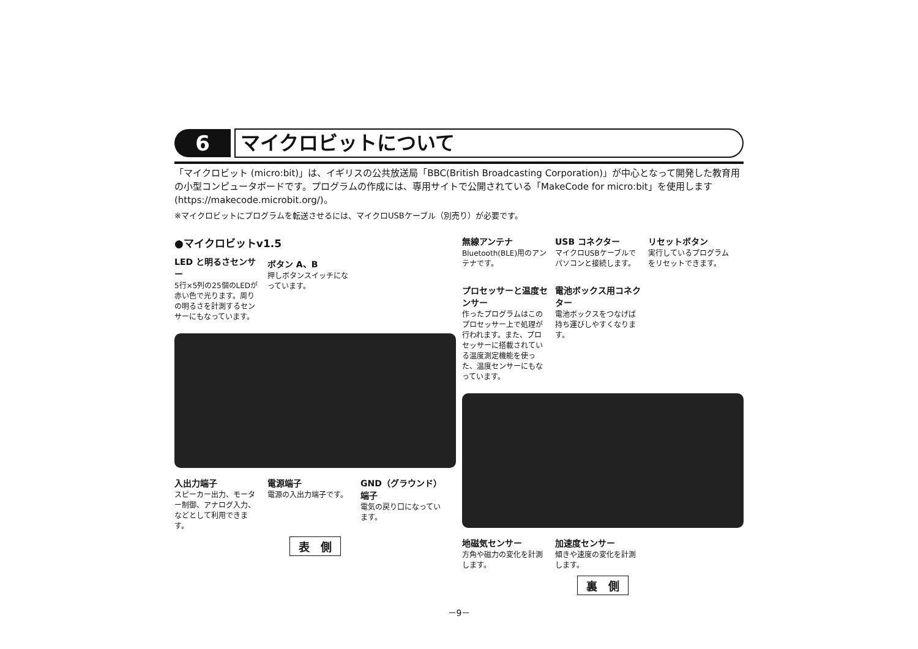6
マイクロビットについて
「マイクロビット (micro:bit)」は、イギリスの公共放送局「BBC(British Broadcasting Corporation)」が中心となって開発した教育用の小型コンピュータボードです。プログラムの作成には、専用サイトで公開されている「MakeCode for micro:bit」を使用します (https://makecode.microbit.org/)。
※マイクロビットにプログラムを転送させるには、マイクロUSBケーブル（別売り）が必要です。
●マイクロビットv1.5
LED と明るさセンサー
5行×5列の25個のLEDが赤い色で光ります。周りの明るさを計測するセンサーにもなっています。
ボタン A、B
押しボタンスイッチになっています。
入出力端子
スピーカー出力、モーター制御、アナログ入力、などとして利用できます。
電源端子
電源の入出力端子です。
GND（グラウンド）端子
電気の戻り口になっています。
表　側
無線アンテナ
Bluetooth(BLE)用のアンテナです。
USB コネクター
マイクロUSBケーブルでパソコンと接続します。
リセットボタン
実行しているプログラムをリセットできます。
プロセッサーと温度センサー
作ったプログラムはこのプロセッサー上で処理が行われます。また、プロセッサーに搭載されている温度測定機能を使った、温度センサーにもなっています。
電池ボックス用コネクター
電池ボックスをつなげば持ち運びしやすくなります。
地磁気センサー
方角や磁力の変化を計測します。
加速度センサー
傾きや速度の変化を計測します。
裏　側
－9－